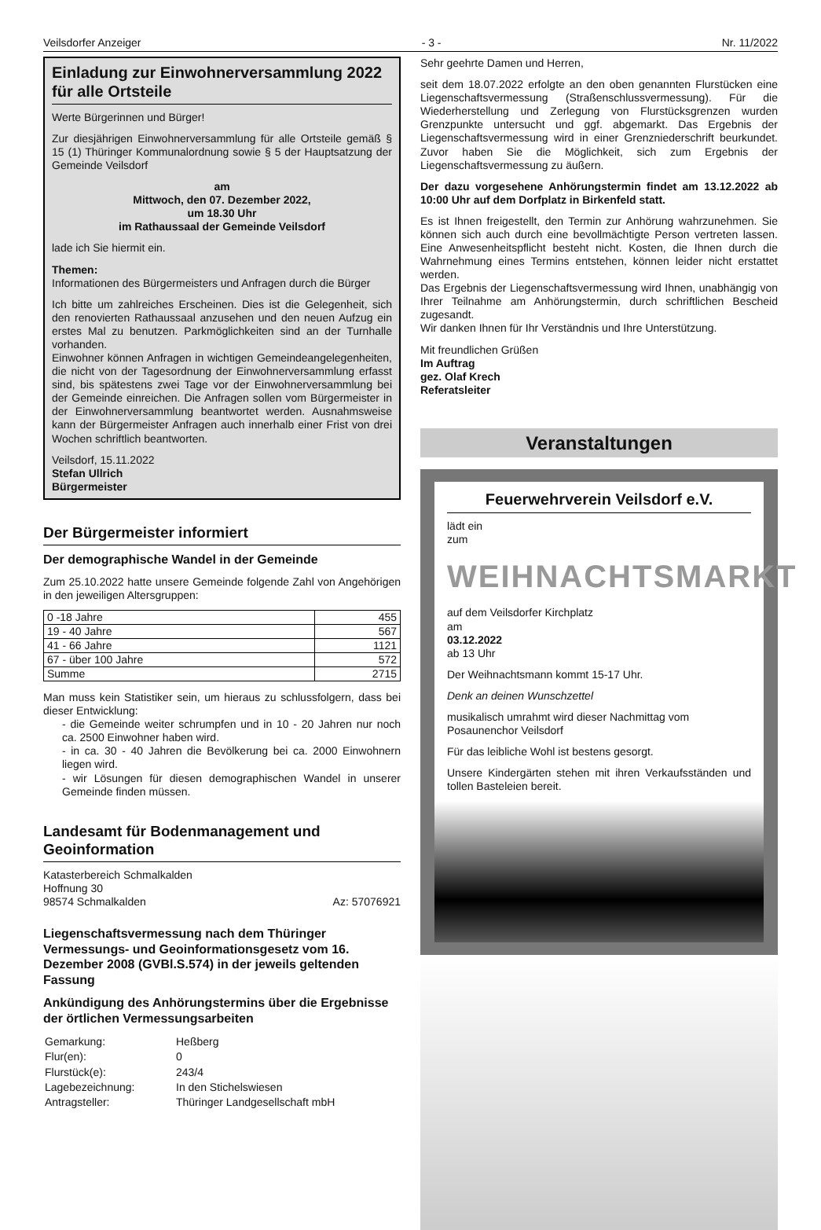Veilsdorfer Anzeiger - 3 - Nr. 11/2022
Einladung zur Einwohnerversammlung 2022 für alle Ortsteile
Werte Bürgerinnen und Bürger!
Zur diesjährigen Einwohnerversammlung für alle Ortsteile gemäß § 15 (1) Thüringer Kommunalordnung sowie § 5 der Hauptsatzung der Gemeinde Veilsdorf
am
Mittwoch, den 07. Dezember 2022,
um 18.30 Uhr
im Rathaussaal der Gemeinde Veilsdorf
lade ich Sie hiermit ein.
Themen:
Informationen des Bürgermeisters und Anfragen durch die Bürger
Ich bitte um zahlreiches Erscheinen. Dies ist die Gelegenheit, sich den renovierten Rathaussaal anzusehen und den neuen Aufzug ein erstes Mal zu benutzen. Parkmöglichkeiten sind an der Turnhalle vorhanden.
Einwohner können Anfragen in wichtigen Gemeindeangelegenheiten, die nicht von der Tagesordnung der Einwohnerversammlung erfasst sind, bis spätestens zwei Tage vor der Einwohnerversammlung bei der Gemeinde einreichen. Die Anfragen sollen vom Bürgermeister in der Einwohnerversammlung beantwortet werden. Ausnahmsweise kann der Bürgermeister Anfragen auch innerhalb einer Frist von drei Wochen schriftlich beantworten.
Veilsdorf, 15.11.2022
Stefan Ullrich
Bürgermeister
Der Bürgermeister informiert
Der demographische Wandel in der Gemeinde
Zum 25.10.2022 hatte unsere Gemeinde folgende Zahl von Angehörigen in den jeweiligen Altersgruppen:
| 0 -18 Jahre | 455 |
| 19 - 40 Jahre | 567 |
| 41 - 66 Jahre | 1121 |
| 67 - über 100 Jahre | 572 |
| Summe | 2715 |
Man muss kein Statistiker sein, um hieraus zu schlussfolgern, dass bei dieser Entwicklung:
- die Gemeinde weiter schrumpfen und in 10 - 20 Jahren nur noch ca. 2500 Einwohner haben wird.
- in ca. 30 - 40 Jahren die Bevölkerung bei ca. 2000 Einwohnern liegen wird.
- wir Lösungen für diesen demographischen Wandel in unserer Gemeinde finden müssen.
Landesamt für Bodenmanagement und Geoinformation
Katasterbereich Schmalkalden
Hoffnung 30
98574 Schmalkalden Az: 57076921
Liegenschaftsvermessung nach dem Thüringer Vermessungs- und Geoinformationsgesetz vom 16. Dezember 2008 (GVBl.S.574) in der jeweils geltenden Fassung
Ankündigung des Anhörungstermins über die Ergebnisse der örtlichen Vermessungsarbeiten
| Gemarkung: | Heßberg |
| Flur(en): | 0 |
| Flurstück(e): | 243/4 |
| Lagebezeichnung: | In den Stichelswiesen |
| Antragsteller: | Thüringer Landgesellschaft mbH |
Sehr geehrte Damen und Herren,
seit dem 18.07.2022 erfolgte an den oben genannten Flurstücken eine Liegenschaftsvermessung (Straßenschlussvermessung). Für die Wiederherstellung und Zerlegung von Flurstücksgrenzen wurden Grenzpunkte untersucht und ggf. abgemarkt. Das Ergebnis der Liegenschaftsvermessung wird in einer Grenzniederschrift beurkundet. Zuvor haben Sie die Möglichkeit, sich zum Ergebnis der Liegenschaftsvermessung zu äußern.
Der dazu vorgesehene Anhörungstermin findet am 13.12.2022 ab 10:00 Uhr auf dem Dorfplatz in Birkenfeld statt.
Es ist Ihnen freigestellt, den Termin zur Anhörung wahrzunehmen. Sie können sich auch durch eine bevollmächtigte Person vertreten lassen. Eine Anwesenheitspflicht besteht nicht. Kosten, die Ihnen durch die Wahrnehmung eines Termins entstehen, können leider nicht erstattet werden.
Das Ergebnis der Liegenschaftsvermessung wird Ihnen, unabhängig von Ihrer Teilnahme am Anhörungstermin, durch schriftlichen Bescheid zugesandt.
Wir danken Ihnen für Ihr Verständnis und Ihre Unterstützung.
Mit freundlichen Grüßen
Im Auftrag
gez. Olaf Krech
Referatsleiter
Veranstaltungen
Feuerwehrverein Veilsdorf e.V.
lädt ein
zum
WEIHNACHTSMARKT
auf dem Veilsdorfer Kirchplatz
am
03.12.2022
ab 13 Uhr
Der Weihnachtsmann kommt 15-17 Uhr.
Denk an deinen Wunschzettel
musikalisch umrahmt wird dieser Nachmittag vom Posaunenchor Veilsdorf
Für das leibliche Wohl ist bestens gesorgt.
Unsere Kindergärten stehen mit ihren Verkaufsständen und tollen Basteleien bereit.